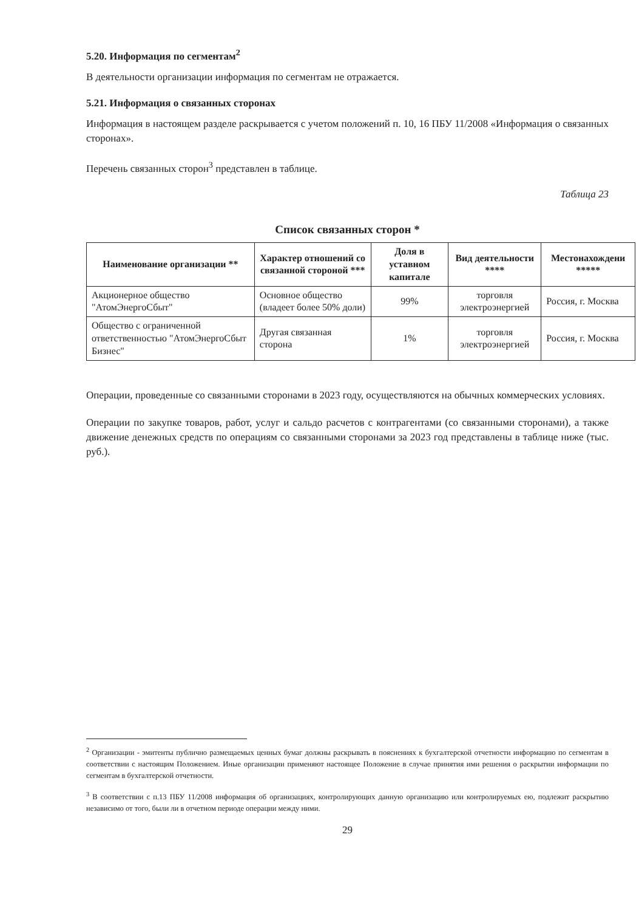5.20. Информация по сегментам<sup>2</sup>
В деятельности организации информация по сегментам не отражается.
5.21. Информация о связанных сторонах
Информация в настоящем разделе раскрывается с учетом положений п. 10, 16 ПБУ 11/2008 «Информация о связанных сторонах».
Перечень связанных сторон<sup>3</sup> представлен в таблице.
Таблица 23
Список связанных сторон *
| Наименование организации ** | Характер отношений со связанной стороной *** | Доля в уставном капитале | Вид деятельности **** | Местонахождени ***** |
| --- | --- | --- | --- | --- |
| Акционерное общество "АтомЭнергоСбыт" | Основное общество (владеет более 50% доли) | 99% | торговля электроэнергией | Россия, г. Москва |
| Общество с ограниченной ответственностью "АтомЭнергоСбыт Бизнес" | Другая связанная сторона | 1% | торговля электроэнергией | Россия, г. Москва |
Операции, проведенные со связанными сторонами в 2023 году, осуществляются на обычных коммерческих условиях.
Операции по закупке товаров, работ, услуг и сальдо расчетов с контрагентами (со связанными сторонами), а также движение денежных средств по операциям со связанными сторонами за 2023 год представлены в таблице ниже (тыс. руб.).
<sup>2</sup> Организации - эмитенты публично размещаемых ценных бумаг должны раскрывать в пояснениях к бухгалтерской отчетности информацию по сегментам в соответствии с настоящим Положением. Иные организации применяют настоящее Положение в случае принятия ими решения о раскрытии информации по сегментам в бухгалтерской отчетности.
<sup>3</sup> В соответствии с п.13 ПБУ 11/2008 информация об организациях, контролирующих данную организацию или контролируемых ею, подлежит раскрытию независимо от того, были ли в отчетном периоде операции между ними.
29